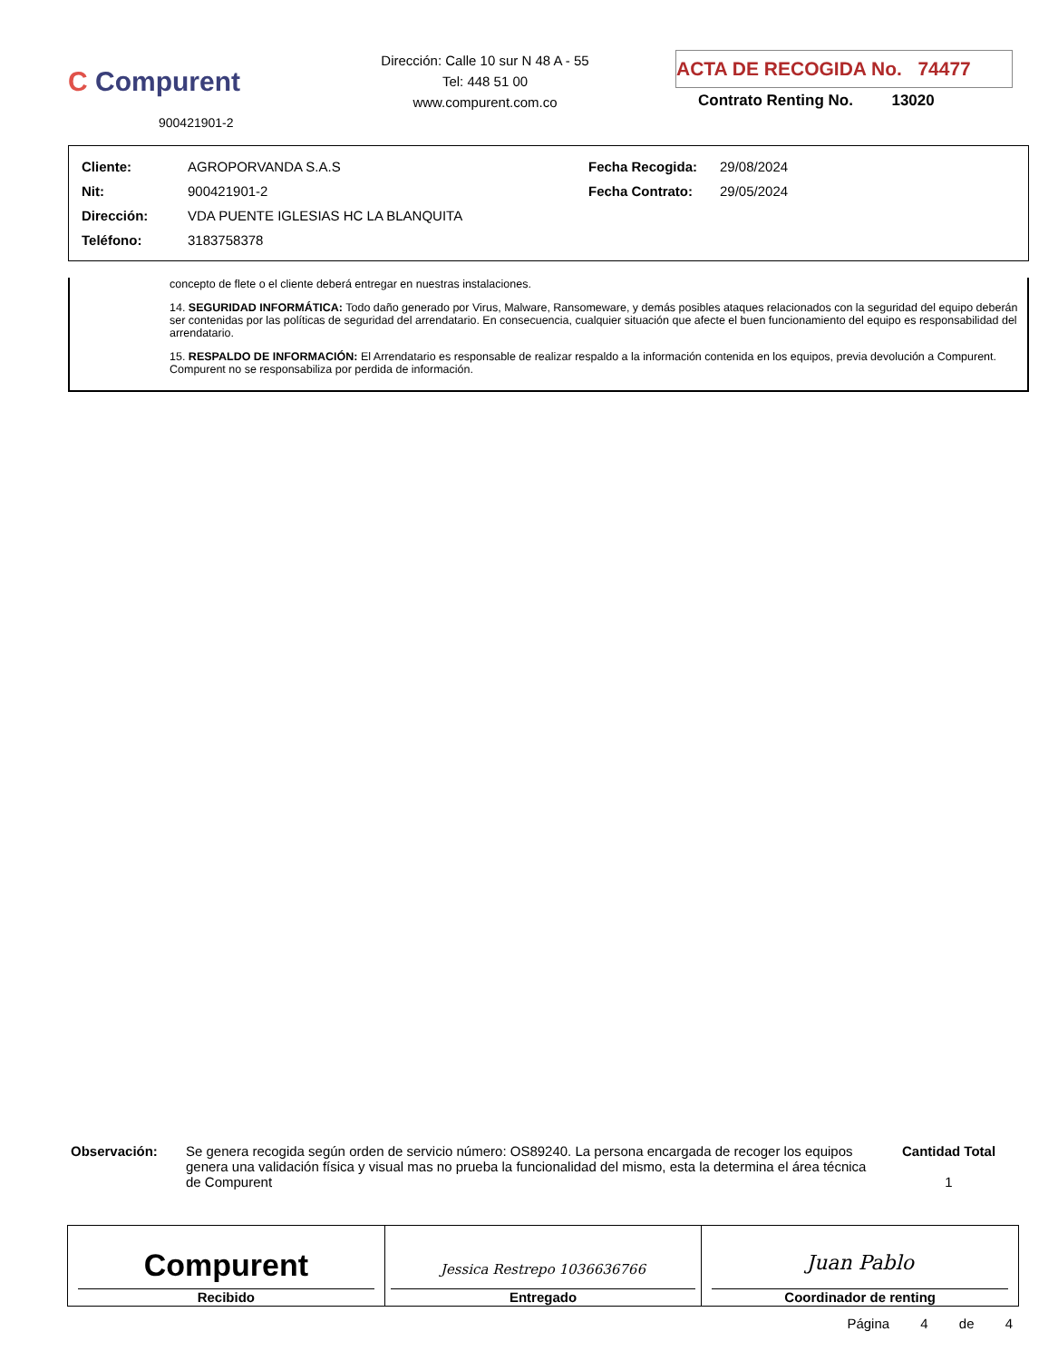C Compurent
900421901-2
Dirección: Calle 10 sur N 48 A - 55
Tel: 448 51 00
www.compurent.com.co
ACTA DE RECOGIDA No. 74477
Contrato Renting No. 13020
| Cliente: | AGROPORVANDA S.A.S | Fecha Recogida: | 29/08/2024 |
| Nit: | 900421901-2 | Fecha Contrato: | 29/05/2024 |
| Dirección: | VDA PUENTE IGLESIAS HC LA BLANQUITA | | |
| Teléfono: | 3183758378 | | |
concepto de flete o el cliente deberá entregar en nuestras instalaciones.
14. SEGURIDAD INFORMÁTICA: Todo daño generado por Virus, Malware, Ransomeware, y demás posibles ataques relacionados con la seguridad del equipo deberán ser contenidas por las políticas de seguridad del arrendatario. En consecuencia, cualquier situación que afecte el buen funcionamiento del equipo es responsabilidad del arrendatario.
15. RESPALDO DE INFORMACIÓN: El Arrendatario es responsable de realizar respaldo a la información contenida en los equipos, previa devolución a Compurent. Compurent no se responsabiliza por perdida de información.
Observación: Se genera recogida según orden de servicio número: OS89240. La persona encargada de recoger los equipos genera una validación física y visual mas no prueba la funcionalidad del mismo, esta la determina el área técnica de Compurent
Cantidad Total
1
| Compurent Recibido | Jessica Restrepo 1036636766 Entregado | Juan Pablo Coordinador de renting |
Página 4 de 4